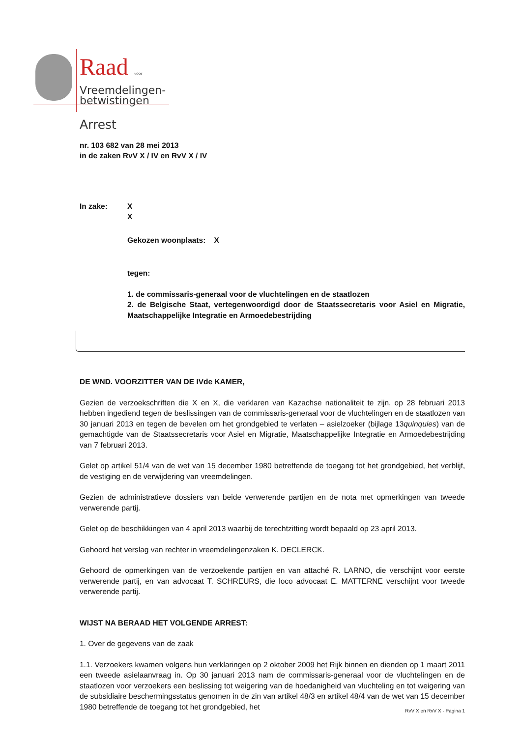Raad voor
Vreemdelingen-
betwistingen
Arrest
nr. 103 682 van 28 mei 2013
in de zaken RvV X / IV en RvV X / IV
In zake: X
X
Gekozen woonplaats: X
tegen:
1. de commissaris-generaal voor de vluchtelingen en de staatlozen
2. de Belgische Staat, vertegenwoordigd door de Staatssecretaris voor Asiel en Migratie, Maatschappelijke Integratie en Armoedebestrijding
DE WND. VOORZITTER VAN DE IVde KAMER,
Gezien de verzoekschriften die X en X, die verklaren van Kazachse nationaliteit te zijn, op 28 februari 2013 hebben ingediend tegen de beslissingen van de commissaris-generaal voor de vluchtelingen en de staatlozen van 30 januari 2013 en tegen de bevelen om het grondgebied te verlaten – asielzoeker (bijlage 13quinquies) van de gemachtigde van de Staatssecretaris voor Asiel en Migratie, Maatschappelijke Integratie en Armoedebestrijding van 7 februari 2013.
Gelet op artikel 51/4 van de wet van 15 december 1980 betreffende de toegang tot het grondgebied, het verblijf, de vestiging en de verwijdering van vreemdelingen.
Gezien de administratieve dossiers van beide verwerende partijen en de nota met opmerkingen van tweede verwerende partij.
Gelet op de beschikkingen van 4 april 2013 waarbij de terechtzitting wordt bepaald op 23 april 2013.
Gehoord het verslag van rechter in vreemdelingenzaken K. DECLERCK.
Gehoord de opmerkingen van de verzoekende partijen en van attaché R. LARNO, die verschijnt voor eerste verwerende partij, en van advocaat T. SCHREURS, die loco advocaat E. MATTERNE verschijnt voor tweede verwerende partij.
WIJST NA BERAAD HET VOLGENDE ARREST:
1. Over de gegevens van de zaak
1.1. Verzoekers kwamen volgens hun verklaringen op 2 oktober 2009 het Rijk binnen en dienden op 1 maart 2011 een tweede asielaanvraag in. Op 30 januari 2013 nam de commissaris-generaal voor de vluchtelingen en de staatlozen voor verzoekers een beslissing tot weigering van de hoedanigheid van vluchteling en tot weigering van de subsidiaire beschermingsstatus genomen in de zin van artikel 48/3 en artikel 48/4 van de wet van 15 december 1980 betreffende de toegang tot het grondgebied, het
RvV X en RvV X - Pagina 1